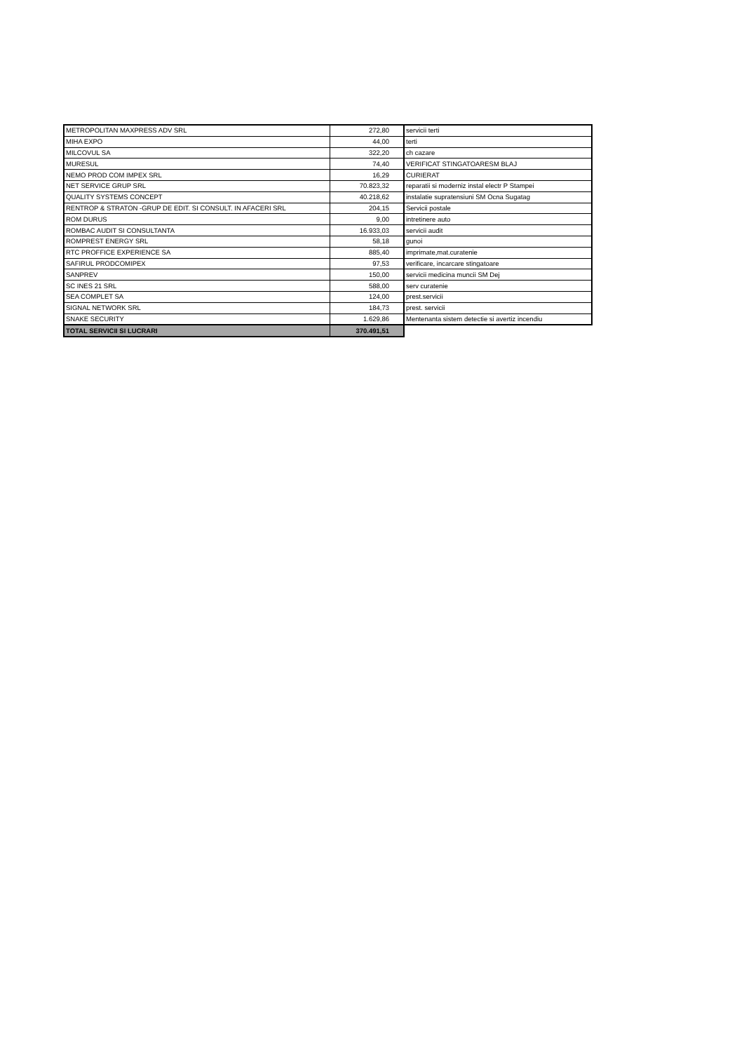| METROPOLITAN MAXPRESS ADV SRL | 272,80 | servicii terti |
| MIHA EXPO | 44,00 | terti |
| MILCOVUL SA | 322,20 | ch cazare |
| MURESUL | 74,40 | VERIFICAT STINGATOARESM BLAJ |
| NEMO PROD COM IMPEX SRL | 16,29 | CURIERAT |
| NET SERVICE GRUP SRL | 70.823,32 | reparatii si moderniz instal electr P Stampei |
| QUALITY SYSTEMS CONCEPT | 40.218,62 | instalatie supratensiuni SM Ocna Sugatag |
| RENTROP & STRATON -GRUP DE EDIT. SI CONSULT. IN AFACERI SRL | 204,15 | Servicii postale |
| ROM DURUS | 9,00 | intretinere auto |
| ROMBAC AUDIT SI CONSULTANTA | 16.933,03 | servicii audit |
| ROMPREST ENERGY SRL | 58,18 | gunoi |
| RTC PROFFICE EXPERIENCE SA | 885,40 | imprimate,mat.curatenie |
| SAFIRUL PRODCOMIPEX | 97,53 | verificare, incarcare stingatoare |
| SANPREV | 150,00 | servicii medicina muncii SM Dej |
| SC INES 21 SRL | 588,00 | serv curatenie |
| SEA COMPLET SA | 124,00 | prest.servicii |
| SIGNAL NETWORK SRL | 184,73 | prest. servicii |
| SNAKE SECURITY | 1.629,86 | Mentenanta sistem detectie si avertiz incendiu |
| TOTAL SERVICII SI LUCRARI | 370.491,51 | |